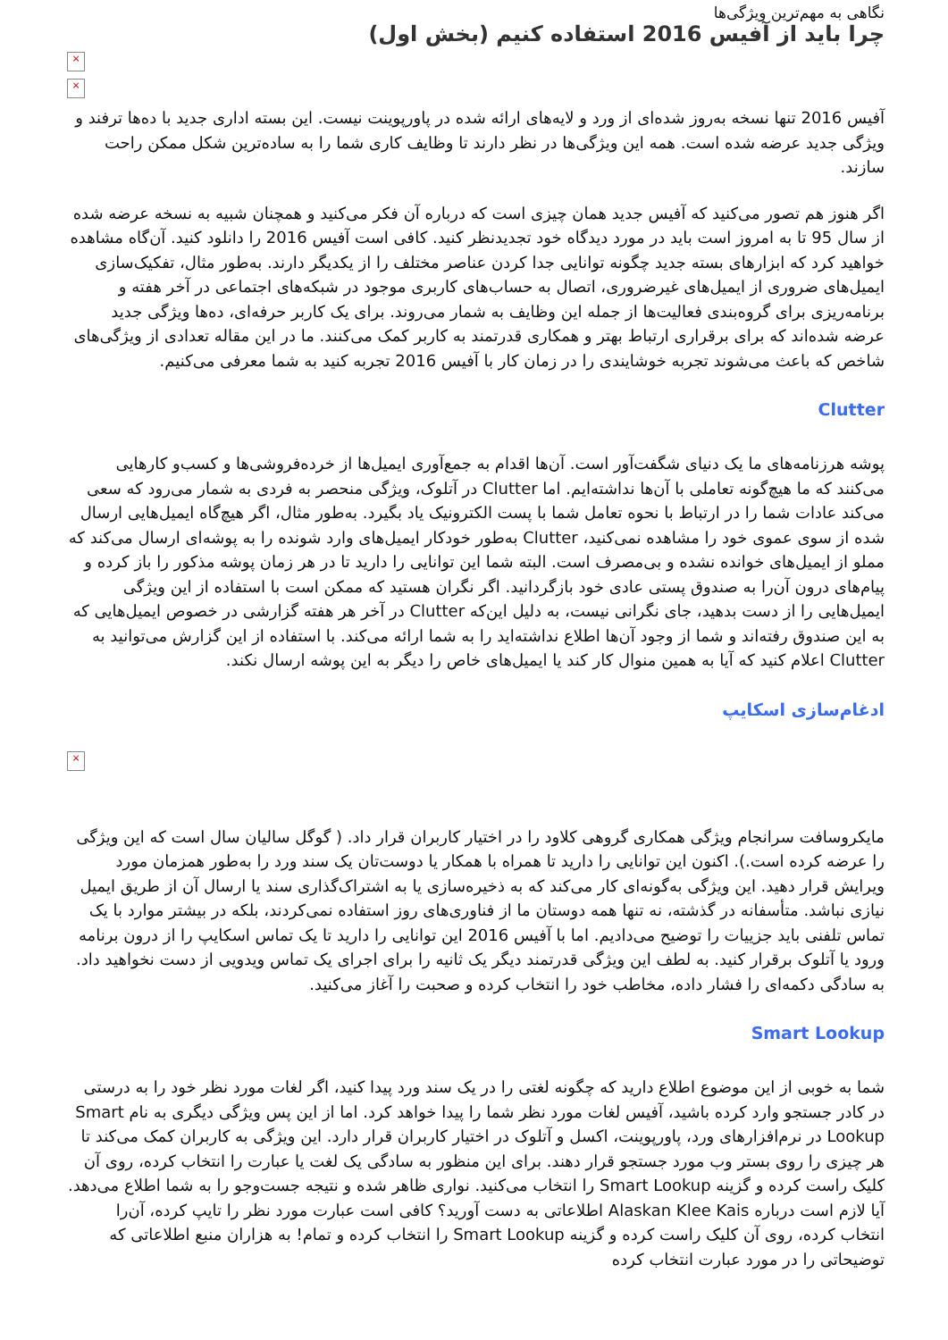نگاهی به مهم‌ترین ویژگی‌ها
چرا باید از آفیس 2016 استفاده کنیم (بخش اول)
×
×
آفیس 2016 تنها نسخه به‌روز شده‌ای از ورد و لایه‌های ارائه شده در پاورپوینت نیست. این بسته اداری جدید با ده‌ها ترفند و ویژگی جدید عرضه شده است. همه این ویژگی‌ها در نظر دارند تا وظایف کاری شما را به ساده‌ترین شکل ممکن راحت سازند.
اگر هنوز هم تصور می‌کنید که آفیس جدید همان چیزی است که درباره آن فکر می‌کنید و همچنان شبیه به نسخه عرضه شده از سال 95 تا به امروز است باید در مورد دیدگاه خود تجدیدنظر کنید. کافی است آفیس 2016 را دانلود کنید. آن‌گاه مشاهده خواهید کرد که ابزارهای بسته جدید چگونه توانایی جدا کردن عناصر مختلف را از یکدیگر دارند. به‌طور مثال، تفکیک‌سازی ایمیل‌های ضروری از ایمیل‌های غیرضروری، اتصال به حساب‌های کاربری موجود در شبکه‌های اجتماعی در آخر هفته و برنامه‌ریزی برای گروه‌بندی فعالیت‌ها از جمله این وظایف به شمار می‌روند. برای یک کاربر حرفه‌ای، ده‌ها ویژگی جدید عرضه شده‌اند که برای برقراری ارتباط بهتر و همکاری قدرتمند به کاربر کمک می‌کنند. ما در این مقاله تعدادی از ویژگی‌های شاخص که باعث می‌شوند تجربه خوشایندی را در زمان کار با آفیس 2016 تجربه کنید به شما معرفی می‌کنیم.
Clutter
پوشه هرزنامه‌های ما یک دنیای شگفت‌آور است. آن‌ها اقدام به جمع‌آوری ایمیل‌ها از خرده‌فروشی‌ها و کسب‌و کارهایی می‌کنند که ما هیچ‌گونه تعاملی با آن‌ها نداشته‌ایم. اما Clutter در آتلوک، ویژگی منحصر به فردی به شمار می‌رود که سعی می‌کند عادات شما را در ارتباط با نحوه تعامل شما با پست الکترونیک یاد بگیرد. به‌طور مثال، اگر هیچ‌گاه ایمیل‌هایی ارسال شده از سوی عموی خود را مشاهده نمی‌کنید، Clutter به‌طور خودکار ایمیل‌های وارد شونده را به پوشه‌ای ارسال می‌کند که مملو از ایمیل‌های خوانده نشده و بی‌مصرف است. البته شما این توانایی را دارید تا در هر زمان پوشه مذکور را باز کرده و پیام‌های درون آن‌را به صندوق پستی عادی خود بازگردانید. اگر نگران هستید که ممکن است با استفاده از این ویژگی ایمیل‌هایی را از دست بدهید، جای نگرانی نیست، به دلیل این‌که Clutter در آخر هر هفته گزارشی در خصوص ایمیل‌هایی که به این صندوق رفته‌اند و شما از وجود آن‌ها اطلاع نداشته‌اید را به شما ارائه می‌کند. با استفاده از این گزارش می‌توانید به Clutter اعلام کنید که آیا به همین منوال کار کند یا ایمیل‌های خاص را دیگر به این پوشه ارسال نکند.
ادغام‌سازی اسکایپ
×
مایکروسافت سرانجام ویژگی همکاری گروهی کلاود را در اختیار کاربران قرار داد. ( گوگل سالیان سال است که این ویژگی را عرضه کرده است.). اکنون این توانایی را دارید تا همراه با همکار یا دوست‌تان یک سند ورد را به‌طور همزمان مورد ویرایش قرار دهید. این ویژگی به‌گونه‌ای کار می‌کند که به ذخیره‌سازی یا به اشتراک‌گذاری سند یا ارسال آن از طریق ایمیل نیازی نباشد. متأسفانه در گذشته، نه تنها همه دوستان ما از فناوری‌های روز استفاده نمی‌کردند، بلکه در بیشتر موارد با یک تماس تلفنی باید جزییات را توضیح می‌دادیم. اما با آفیس 2016 این توانایی را دارید تا یک تماس اسکایپ را از درون برنامه ورود یا آتلوک برقرار کنید. به لطف این ویژگی قدرتمند دیگر یک ثانیه را برای اجرای یک تماس ویدویی از دست نخواهید داد. به سادگی دکمه‌ای را فشار داده، مخاطب خود را انتخاب کرده و صحبت را آغاز می‌کنید.
Smart Lookup
شما به خوبی از این موضوع اطلاع دارید که چگونه لغتی را در یک سند ورد پیدا کنید، اگر لغات مورد نظر خود را به درستی در کادر جستجو وارد کرده باشید، آفیس لغات مورد نظر شما را پیدا خواهد کرد. اما از این پس ویژگی دیگری به نام Smart Lookup در نرم‌افزارهای ورد، پاورپوینت، اکسل و آتلوک در اختیار کاربران قرار دارد. این ویژگی به کاربران کمک می‌کند تا هر چیزی را روی بستر وب مورد جستجو قرار دهند. برای این منظور به سادگی یک لغت یا عبارت را انتخاب کرده، روی آن کلیک راست کرده و گزینه Smart Lookup را انتخاب می‌کنید. نواری ظاهر شده و نتیجه جست‌وجو را به شما اطلاع می‌دهد. آیا لازم است درباره Alaskan Klee Kais اطلاعاتی به دست آورید؟ کافی است عبارت مورد نظر را تایپ کرده، آن‌را انتخاب کرده، روی آن کلیک راست کرده و گزینه Smart Lookup را انتخاب کرده و تمام! به هزاران منبع اطلاعاتی که توضیحاتی را در مورد عبارت انتخاب کرده